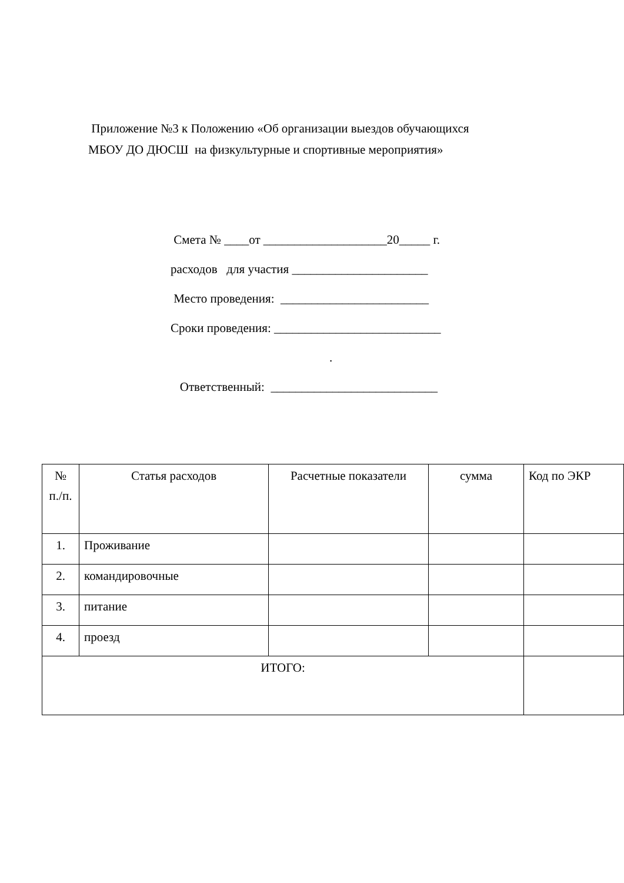Приложение №3 к Положению «Об организации выездов обучающихся
МБОУ ДО ДЮСШ на физкультурные и спортивные мероприятия»
Смета № ____от ____________________20_____ г.
расходов для участия ______________________
Место проведения: ________________________
Сроки проведения: ___________________________
.
Ответственный: ___________________________
| № п./п. | Статья расходов | Расчетные показатели | сумма | Код по ЭКР |
| 1. | Проживание | | | |
| 2. | командировочные | | | |
| 3. | питание | | | |
| 4. | проезд | | | |
| ИТОГО: | | | | |